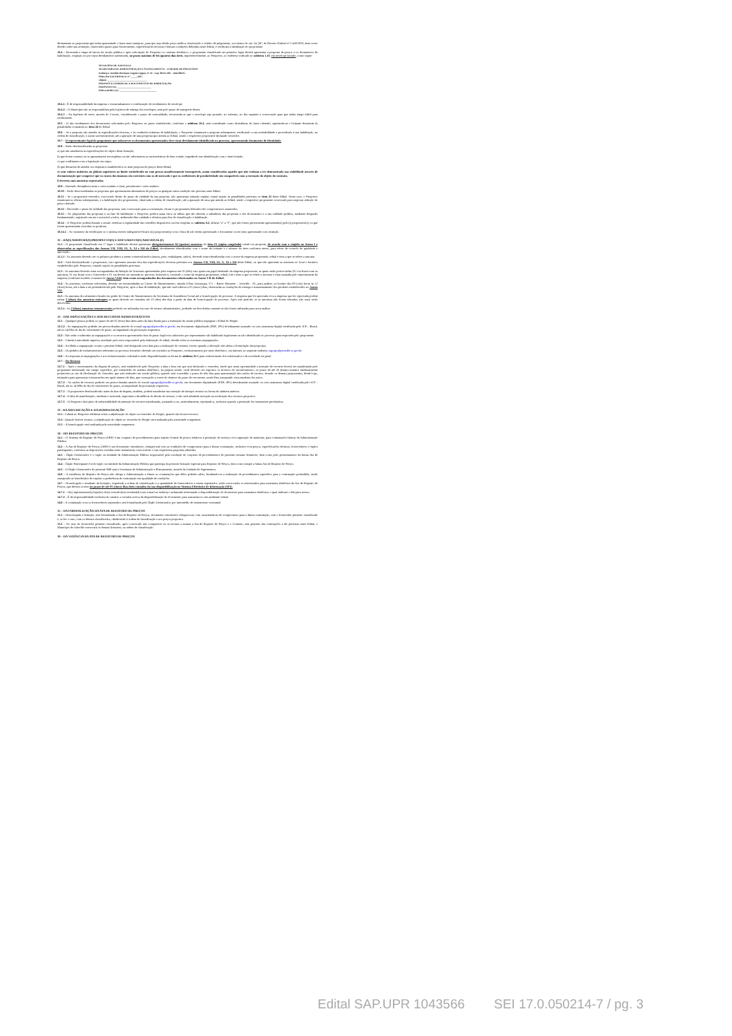diretamente ao proponente que tenha apresentado o lance mais vantajoso, para que seja obtido preço melhor, observando o critério de julgamento, nos termos do art. 24, §8º, do Decreto Federal nº 5.450/2005, bem como decidir sobre sua aceitação, observados prazos para fornecimento, especificações técnicas e demais condições definidas neste Edital, e verificará a habilitação do proponente.
10.4 – Encerrada a etapa de lances da sessão pública e após solicitação do Pregoeiro no sistema eletrônico, o proponente classificado em primeiro lugar deverá apresentar a proposta de preços e os documentos de habilitação, originais ou por cópia devidamente autenticada, no prazo máximo de 04 (quatro) dias úteis, impreterivelmente, ao Pregoeiro, no endereço indicado no subitem 1.10, em envelope lacrado, como segue:
MUNICÍPIO DE JOINVILLE
SECRETARIA DE ADMINISTRAÇÃO E PLANEJAMENTO - UNIDADE DE PROCESSOS
Endereço: Avenida Hermann August Lepper, nº 10 - Cep: 89221-005 - Joinville/SC
PREGÃO ELETRÔNICO Nº _____/2017
Objeto: ________________________________
PROPOSTA COMERCIAL E DOCUMENTOS DE HABILITAÇÃO
PROPONENTE: ___________________________
PREGOEIRO (A): ______________________________
10.4.1– É de responsabilidade da empresa o encaminhamento e confirmação de recebimento do envelope.
10.4.2 – O Município não se responsabiliza pela logística de entrega dos envelopes, nem pelo prazo de transporte destes.
10.4.3 – Na hipótese de envio através do Correio, considerando o prazo de normalidade, recomenda-se que o envelope seja postado, no máximo, no dia seguinte a convocação para que tenha tempo hábil para recebimento.
10.5 – O não recebimento dos documentos solicitados pelo Pregoeiro no prazo estabelecido, conforme o subitem 10.4, será considerado como desistência do lance ofertado, sujeitando-se o licitante desistente às penalidades constantes no item 24 do Edital.
10.6 – Se a proposta não atender às especificações técnicas, e às condições mínimas de habilitação, o Pregoeiro examinará a proposta subsequente, verificando a sua aceitabilidade e procedendo à sua habilitação, na ordem de classificação, e assim sucessivamente, até a apuração de uma proposta que atenda ao Edital, sendo o respectivo proponente declarado vencedor.
10.7 – O representante legal do proponente que subscrever os documentos apresentados deve estar devidamente identificado no processo, apresentando documento de identidade.
10.8 – Serão desclassificadas as propostas:
a) que não atenderem às especificações do objeto desta licitação;
b) que forem omissas ou se apresentarem incompletas ou não informarem as características do bem cotado, impedindo sua identificação com o item licitado;
c) que conflitarem com a legislação em vigor;
d) que deixarem de atender aos requisitos estabelecidos no item proposta de preços deste Edital;
e) com valores unitários ou globais superiores ao limite estabelecido ou com preços manifestamente inexequíveis, assim considerados aqueles que não venham a ter demonstrado sua viabilidade através de documentação que comprove que os custos dos insumos são coerentes com os de mercado e que os coeficientes de produtividade são compatíveis com a execução do objeto do contrato.
f) tiverem suas amostras reprovadas.
10.9 – Havendo divergência entre o valor unitário e total, prevalecerá o valor unitário.
10.10 – Serão desconsideradas as propostas que apresentarem alternativas de preços ou qualquer outra condição não prevista neste Edital.
10.11 – Se o proponente vencedor, convocado dentro do prazo de validade da sua proposta, não apresentar situação regular, estará sujeito às penalidades previstas no item 23 deste Edital. Neste caso, o Pregoeiro examinará as ofertas subsequentes, e a habilitação dos proponentes, observada a ordem de classificação, até a apuração de uma que atenda ao Edital, sendo o respectivo proponente convocado para negociar redução do preço ofertado.
10.12 – Decorrido o prazo de validade das propostas, sem convocação para a contratação, ficam os proponentes liberados dos compromissos assumidos.
10.13 – No julgamento das propostas e na fase de habilitação o Pregoeiro poderá sanar erros ou falhas que não alterem a substância das propostas e dos documentos e a sua validade jurídica, mediante despacho fundamentado, registrado em ata e acessível a todos, atribuindo-lhes validade e eficácia para fins de classificação e habilitação.
10.14 – O Pregoeiro poderá durante a sessão verificar a regularidade das certidões disponíveis on-line exigidas no subitem 9.2, alíneas "a" a "f", que não forem previamente apresentada(s) pelo(s) proponente(s) ou que forem apresentadas vencidas ou positivas.
10.14.1 – No momento da verificação se o sistema estiver indisponível ficará o(s) proponente(s) com o ônus de não terem apresentado o documento ou ter (em) apresentado com restrição.
11 – DA(S) AMOSTRA(S)/PROSPECTO(S) E DOCUMENTO(S) ADICIONAL(S)
11.1 - O proponente classificado em 1º lugar e habilitado deverá apresentar obrigatoriamente 04 (quatro) amostras do item 01 (aipim congelado) cotado na proposta, de acordo com o exigido no Anexo I e observadas as especificações dos Anexos VII, VIII, IX, X, XI e XII do Edital, devidamente identificadas com o nome da licitante e o número do item conforme anexo, para efeito de controle de qualidade e aprovação.
11.1.1 - As amostras deverão ser os próprios produtos a serem comercializados (marca, peso, embalagem, sabor), devendo estar identificadas com o nome da empresa proponente, edital e item a que se refere a amostra.
11.2 – Será desclassificado o proponente, caso apresente amostra fora das especificações técnicas previstas nos Anexos VII, VIII, IX, X, XI e XII deste Edital, ou que não apresente as amostras no local e horários estabelecidos pelo Pregoeiro, estando sujeito às penalidades previstas.
11.3 - As amostras deverão estar acompanhadas da Relação de Amostras apresentadas pela empresa em 03 (três) vias iguais em papel timbrado da empresa proponente, as quais serão protocoladas (01 via ficará com as amostras, 01 via ficará com o fornecedor e 01 via deverá ser anexada no processo licitatório), contendo o nome da empresa proponente, edital, lote e item a que se refere a amostra e estar assinada pelo representante da empresa (conforme modelo constante do Anexo VIII), bem como acompanhados dos documentos relacionados no Anexo VII do Edital.
11.4 - As amostras, conforme solicitadas, deverão ser encaminhadas ao Centro de Abastecimento, situada à Rua Urussanga, 571 – Bairro Bucarein – Joinville - SC, para análise, no horário das 08 (oito) horas às 12 (doze) horas, até a data a ser preestabelecido pelo Pregoeiro, após a fase de habilitação, que não será inferior a 05 (cinco) dias, observadas as condições de entrega e armazenamento dos produtos estabelecidos no Anexo VII.
11.5 - As amostras dos alimentos ficarão em poder do Centro de Abastecimento da Secretaria de Assistência Social até a homologação do processo. A empresa que for aprovada e/ou a empresa que for reprovada poderá retirar 2 (duas) das amostras entregues as quais deverão ser retiradas até 10 (dez) dez dias a partir da data de homologação do processo. Após este período, se as amostras não forem retiradas, não mais serão devolvidas.
11.5.1 - As 2 (duas) amostras remanescentes poderão ser utilizadas em caso de recurso administrativo, podendo ser devolvidas somente se não forem utilizadas para nova análise.
12 – DAS IMPUGNAÇÕES E DOS RECURSOS ADMINISTRATIVOS
12.1 – Qualquer pessoa poderá, no prazo de até 02 (dois) dias úteis antes da data fixada para a realização da sessão pública impugnar o Edital do Pregão.
12.1.2 - As impugnações poderão ser protocolizadas através do e-mail sap.upr@joinville.sc.gov.br, em documento digitalizado (PDF, JPG) devidamente assinado ou com assinatura digital certificada pelo ICP – Brasil, até as 14:00hs do dia do vencimento do prazo, acompanhado da procuração respectiva.
12.2 - Não serão conhecidas as impugnações e os recursos apresentados fora do prazo legal e/ou subscritos por representante não habilitado legalmente ou não identificado no processo para responder pelo proponente.
12.3 – Caberá à autoridade superior, auxiliado pelo setor responsável pela elaboração do edital, decidir sobre as eventuais impugnações.
12.4 – Acolhida a impugnação contra o presente Edital, será designada nova data para a realização do certame, exceto quando a alteração não afetar a formulação das propostas.
12.5 – Os pedidos de esclarecimentos referentes ao processo licitatório deverão ser enviados ao Pregoeiro, exclusivamente por meio eletrônico, via internet, no seguinte endereço sap.upr@joinville.sc.gov.br.
12.6 – As respostas às impugnações e aos esclarecimentos solicitados serão disponibilizadas na forma do subitem 25.1 para conhecimento dos interessados e da sociedade em geral.
12.7 – Do Recurso
12.7.1 – Após o encerramento da disputa de preços, será estabelecido pelo Pregoeiro a data e hora em que será declarado o vencedor, sendo que nesta oportunidade a intenção de recorrer deverá ser manifestada pelo proponente interessado em campo específico, por intermédio do sistema eletrônico, na própria sessão, onde deverão ser expostos os motivos do inconformismo, no prazo de até 30 (trinta) minutos imediatamente posteriores ao ato da Declaração do Vencedor, que será realizado em sessão pública, quando será concedido o prazo de três dias para apresentação das razões de recurso, ficando os demais proponentes, desde logo, intimados para apresentar contrarrazões em igual número de dias, que começarão a correr do término do prazo do recorrente, sendo-lhes assegurado vista imediata dos autos.
12.7.2 – As razões de recursos poderão ser protocolizadas através do e-mail sap.upr@joinville.sc.gov.br, em documento digitalizado (PDF, JPG) devidamente assinado ou com assinatura digital certificada pelo ICP – Brasil, até as 14:00hs do dia do vencimento do prazo, acompanhado da procuração respectiva.
12.7.3 – O proponente desclassificado antes da fase de disputa, também, poderá manifestar sua intenção de interpor recurso na forma do subitem anterior.
12.7.4 - A falta de manifestação, imediata e motivada, importará a decadência do direito de recurso, e não será admitida inovação na motivação dos recursos propostos.
12.7.5 – O Pregoeiro fará juízo de admissibilidade da intenção de recorrer manifestada, aceitando-a ou, motivadamente, rejeitando-a, inclusive quando a pretensão for meramente protelatória.
13 - DA ADJUDICAÇÃO E DA HOMOLOGAÇÃO
13.1 - Caberá ao Pregoeiro deliberar sobre a adjudicação do objeto ao vencedor do Pregão, quando não houver recurso.
13.2 - Quando houver recurso, a adjudicação do objeto ao vencedor do Pregão será realizada pela autoridade competente.
13.3 – A homologação será realizada pela autoridade competente.
14 – DO REGISTRO DE PREÇOS
14.1 – O Sistema de Registro de Preços (SRP) é um conjunto de procedimentos para registro formal de preços relativos à prestação de serviços e/ou aquisição de materiais, para contratações futuras da Administração Pública.
14.2 – A Ata de Registro de Preços (ARP) é um documento vinculativo, obrigacional com as condições de compromisso para a futura contratação, inclusive com preços, especificações técnicas, fornecedores e órgãos participantes, conforme as disposições contidas neste instrumento convocatório e nas respectivas propostas aduzidas.
14.3 – Órgão Gerenciador é o órgão ou entidade da Administração Pública responsável pela condução do conjunto de procedimentos do presente certame licitatório, bem como pelo gerenciamento da futura Ata de Registro de Preços.
14.4 – Órgão Participante é todo órgão ou entidade da Administração Pública que participa da presente licitação especial para Registro de Preços, bem como integre a futura Ata de Registro de Preços.
14.5 – O Órgão Gerenciador do presente SRP será a Secretaria de Administração e Planejamento, através da Unidade de Suprimentos.
14.6 – A existência de Registro de Preços não obriga a Administração a firmar as contratações que deles poderão advir, facultando-se a realização de procedimento específico para a contratação pretendida, sendo assegurado ao beneficiário do registro a preferência de contratação em igualdade de condições.
14.7 – Homologado o resultado da licitação, respeitada a ordem de classificação e a quantidade de fornecedores a serem registrados, serão convocados os interessados para assinatura eletrônica da Ata de Registro de Preços, que deverá ocorrer no prazo de até 05 (cinco) dias úteis contados da sua disponibilização no Sistema Eletrônico de Informação (SEI).
14.7.1 – O(s) representante(s) legal(is) do(s) vencedor(es) receberá(ão) um e-mail no endereço cadastrado informando a disponibilização do documento para assinatura eletrônica, o qual indicará o link para acesso.
14.7.2 – É de responsabilidade exclusiva do usuário a consulta acerca da disponibilização do documento para assinatura no seu ambiente virtual.
14.8 – A contratação com os fornecedores registrados será formalizada pelo Órgão Gerenciador, por intermédio de instrumento contratual.
15 – DA FORMALIZAÇÃO DA ATA DE REGISTRO DE PREÇOS
15.1 – Homologada a licitação, será formalizada a Ata de Registro de Preços, documento vinculativo obrigacional, com características de compromisso para a futura contratação, com o fornecedor primeiro classificado e, se for o caso, com os demais classificados, obedecendo à ordem de classificação e aos preços propostos.
15.2 – No caso do fornecedor primeiro classificado, após convocado não comparecer ou se recusar a assinar a Ata de Registro de Preços e o Contrato, sem prejuízo das cominações a ele previstas neste Edital, o Município de Joinville convocará os demais licitantes, na ordem de classificação.
16 – DA VIGÊNCIA DA ATA DE REGISTRO DE PREÇOS
Edital SAP.UPR 1043566 SEI 17.0.050214-7 / pg. 3